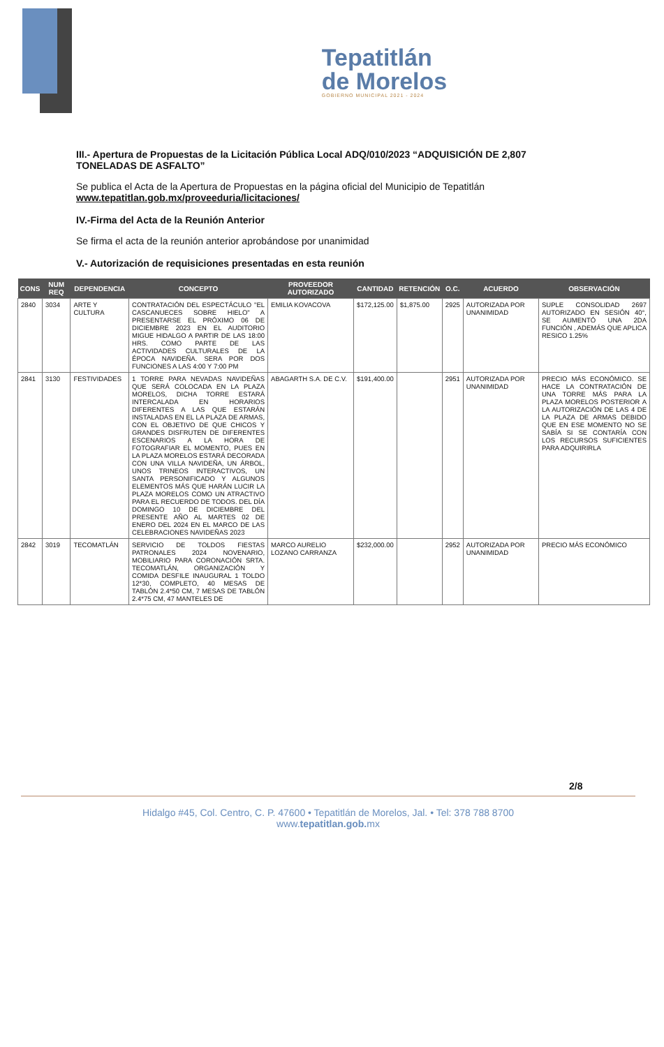Tepatitlán
de Morelos
GOBIERNO MUNICIPAL 2021 - 2024
III.- Apertura de Propuestas de la Licitación Pública Local ADQ/010/2023 “ADQUISICIÓN DE 2,807 TONELADAS DE ASFALTO”
Se publica el Acta de la Apertura de Propuestas en la página oficial del Municipio de Tepatitlán www.tepatitlan.gob.mx/proveeduria/licitaciones/
IV.-Firma del Acta de la Reunión Anterior
Se firma el acta de la reunión anterior aprobándose por unanimidad
V.- Autorización de requisiciones presentadas en esta reunión
| CONS | NUM REQ | DEPENDENCIA | CONCEPTO | PROVEEDOR AUTORIZADO | CANTIDAD | RETENCIÓN | O.C. | ACUERDO | OBSERVACIÓN |
| --- | --- | --- | --- | --- | --- | --- | --- | --- | --- |
| 2840 | 3034 | ARTE Y CULTURA | CONTRATACIÓN DEL ESPECTÁCULO "EL CASCANUECES SOBRE HIELO" A PRESENTARSE EL PRÓXIMO 06 DE DICIEMBRE 2023 EN EL AUDITORIO MIGUE HIDALGO A PARTIR DE LAS 18:00 HRS. COMO PARTE DE LAS ACTIVIDADES CULTURALES DE LA ÉPOCA NAVIDEÑA. SERA POR DOS FUNCIONES A LAS 4:00 Y 7:00 PM | EMILIA KOVACOVA | $172,125.00 | $1,875.00 | 2925 | AUTORIZADA POR UNANIMIDAD | SUPLE CONSOLIDAD 2697 AUTORIZADO EN SESIÓN 40°, SE AUMENTÓ UNA 2DA FUNCIÓN , ADEMÁS QUE APLICA RESICO 1.25% |
| 2841 | 3130 | FESTIVIDADES | 1 TORRE PARA NEVADAS NAVIDEÑAS QUE SERÁ COLOCADA EN LA PLAZA MORELOS, DICHA TORRE ESTARÁ INTERCALADA EN HORARIOS DIFERENTES A LAS QUE ESTARÁN INSTALADAS EN EL LA PLAZA DE ARMAS, CON EL OBJETIVO DE QUE CHICOS Y GRANDES DISFRUTEN DE DIFERENTES ESCENARIOS A LA HORA DE FOTOGRAFIAR EL MOMENTO, PUES EN LA PLAZA MORELOS ESTARÁ DECORADA CON UNA VILLA NAVIDEÑA, UN ÁRBOL, UNOS TRINEOS INTERACTIVOS, UN SANTA PERSONIFICADO Y ALGUNOS ELEMENTOS MÁS QUE HARÁN LUCIR LA PLAZA MORELOS COMO UN ATRACTIVO PARA EL RECUERDO DE TODOS. DEL DÍA DOMINGO 10 DE DICIEMBRE DEL PRESENTE AÑO AL MARTES 02 DE ENERO DEL 2024 EN EL MARCO DE LAS CELEBRACIONES NAVIDEÑAS 2023 | ABAGARTH S.A. DE C.V. | $191,400.00 | | 2951 | AUTORIZADA POR UNANIMIDAD | PRECIO MÁS ECONÓMICO. SE HACE LA CONTRATACIÓN DE UNA TORRE MÁS PARA LA PLAZA MORELOS POSTERIOR A LA AUTORIZACIÓN DE LAS 4 DE LA PLAZA DE ARMAS DEBIDO QUE EN ESE MOMENTO NO SE SABÍA SI SE CONTARÍA CON LOS RECURSOS SUFICIENTES PARA ADQUIRIRLA |
| 2842 | 3019 | TECOMATLÁN | SERVICIO DE TOLDOS FIESTAS PATRONALES 2024 NOVENARIO, MOBILIARIO PARA CORONACIÓN SRTA. TECOMATLÁN, ORGANIZACIÓN Y COMIDA DESFILE INAUGURAL 1 TOLDO 12*30, COMPLETO, 40 MESAS DE TABLÓN 2.4*50 CM, 7 MESAS DE TABLÓN 2.4*75 CM, 47 MANTELES DE | MARCO AURELIO LOZANO CARRANZA | $232,000.00 | | 2952 | AUTORIZADA POR UNANIMIDAD | PRECIO MÁS ECONÓMICO |
2/8
Hidalgo #45, Col. Centro, C. P. 47600 • Tepatitlán de Morelos, Jal. • Tel: 378 788 8700
www.tepatitlan.gob. mx